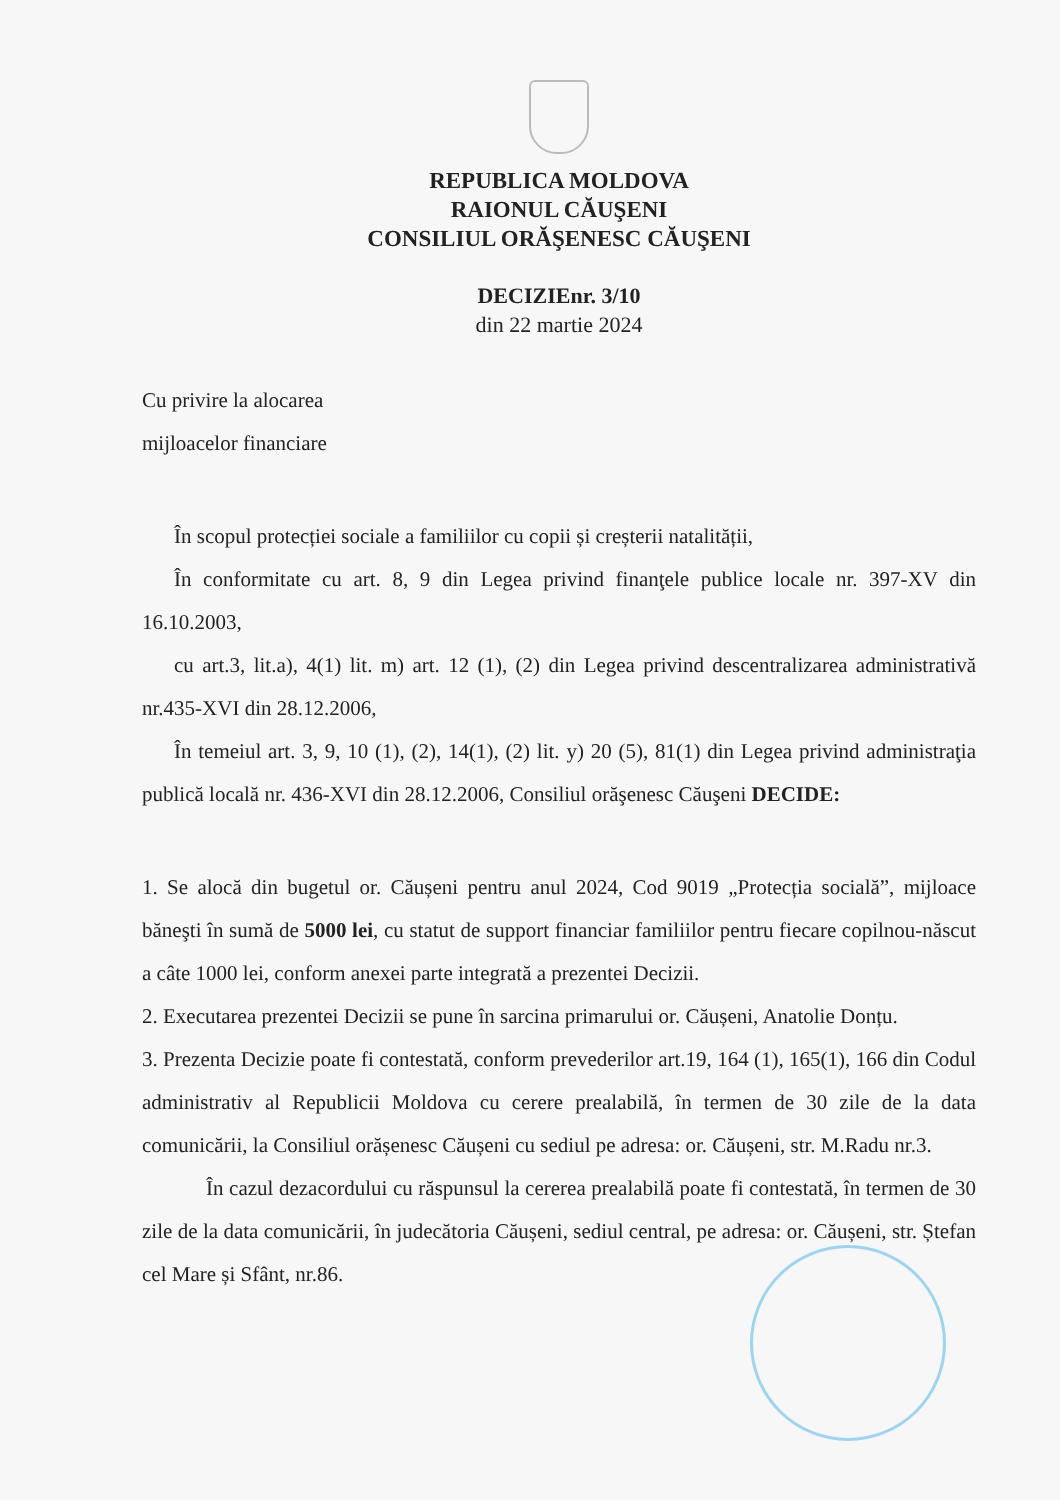REPUBLICA MOLDOVA
RAIONUL CĂUŞENI
CONSILIUL ORĂŞENESC CĂUŞENI
DECIZIEnr. 3/10
din 22 martie 2024
Cu privire la alocarea
mijloacelor financiare
În scopul protecției sociale a familiilor cu copii și creșterii natalității,
În conformitate cu art. 8, 9 din Legea privind finanţele publice locale nr. 397-XV din 16.10.2003,
cu art.3, lit.a), 4(1) lit. m) art. 12 (1), (2) din Legea privind descentralizarea administrativă nr.435-XVI din 28.12.2006,
În temeiul art. 3, 9, 10 (1), (2), 14(1), (2) lit. y) 20 (5), 81(1) din Legea privind administraţia publică locală nr. 436-XVI din 28.12.2006, Consiliul orăşenesc Căuşeni DECIDE:
1. Se alocă din bugetul or. Căușeni pentru anul 2024, Cod 9019 „Protecția socială”, mijloace băneşti în sumă de 5000 lei, cu statut de support financiar familiilor pentru fiecare copilnou-născut a câte 1000 lei, conform anexei parte integrată a prezentei Decizii.
2. Executarea prezentei Decizii se pune în sarcina primarului or. Căușeni, Anatolie Donțu.
3. Prezenta Decizie poate fi contestată, conform prevederilor art.19, 164 (1), 165(1), 166 din Codul administrativ al Republicii Moldova cu cerere prealabilă, în termen de 30 zile de la data comunicării, la Consiliul orășenesc Căușeni cu sediul pe adresa: or. Căușeni, str. M.Radu nr.3.
În cazul dezacordului cu răspunsul la cererea prealabilă poate fi contestată, în termen de 30 zile de la data comunicării, în judecătoria Căușeni, sediul central, pe adresa: or. Căușeni, str. Ștefan cel Mare și Sfânt, nr.86.